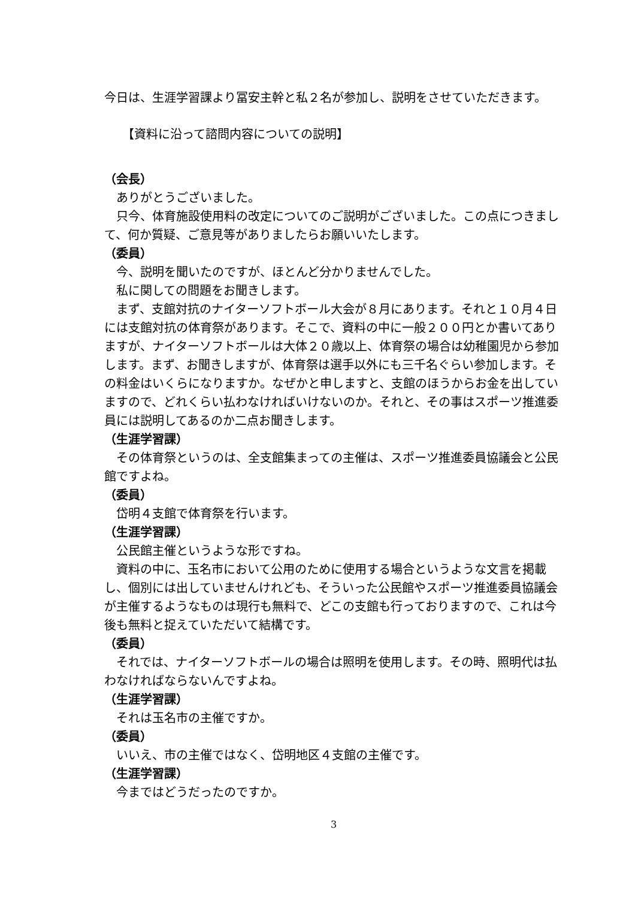今日は、生涯学習課より冨安主幹と私２名が参加し、説明をさせていただきます。
【資料に沿って諮問内容についての説明】
（会長）
ありがとうございました。
只今、体育施設使用料の改定についてのご説明がございました。この点につきまして、何か質疑、ご意見等がありましたらお願いいたします。
（委員）
今、説明を聞いたのですが、ほとんど分かりませんでした。
私に関しての問題をお聞きします。
まず、支館対抗のナイターソフトボール大会が８月にあります。それと１０月４日には支館対抗の体育祭があります。そこで、資料の中に一般２００円とか書いてありますが、ナイターソフトボールは大体２０歳以上、体育祭の場合は幼稚園児から参加します。まず、お聞きしますが、体育祭は選手以外にも三千名ぐらい参加します。その料金はいくらになりますか。なぜかと申しますと、支館のほうからお金を出していますので、どれくらい払わなければいけないのか。それと、その事はスポーツ推進委員には説明してあるのか二点お聞きします。
（生涯学習課）
その体育祭というのは、全支館集まっての主催は、スポーツ推進委員協議会と公民館ですよね。
（委員）
岱明４支館で体育祭を行います。
（生涯学習課）
公民館主催というような形ですね。
資料の中に、玉名市において公用のために使用する場合というような文言を掲載し、個別には出していませんけれども、そういった公民館やスポーツ推進委員協議会が主催するようなものは現行も無料で、どこの支館も行っておりますので、これは今後も無料と捉えていただいて結構です。
（委員）
それでは、ナイターソフトボールの場合は照明を使用します。その時、照明代は払わなければならないんですよね。
（生涯学習課）
それは玉名市の主催ですか。
（委員）
いいえ、市の主催ではなく、岱明地区４支館の主催です。
（生涯学習課）
今まではどうだったのですか。
3